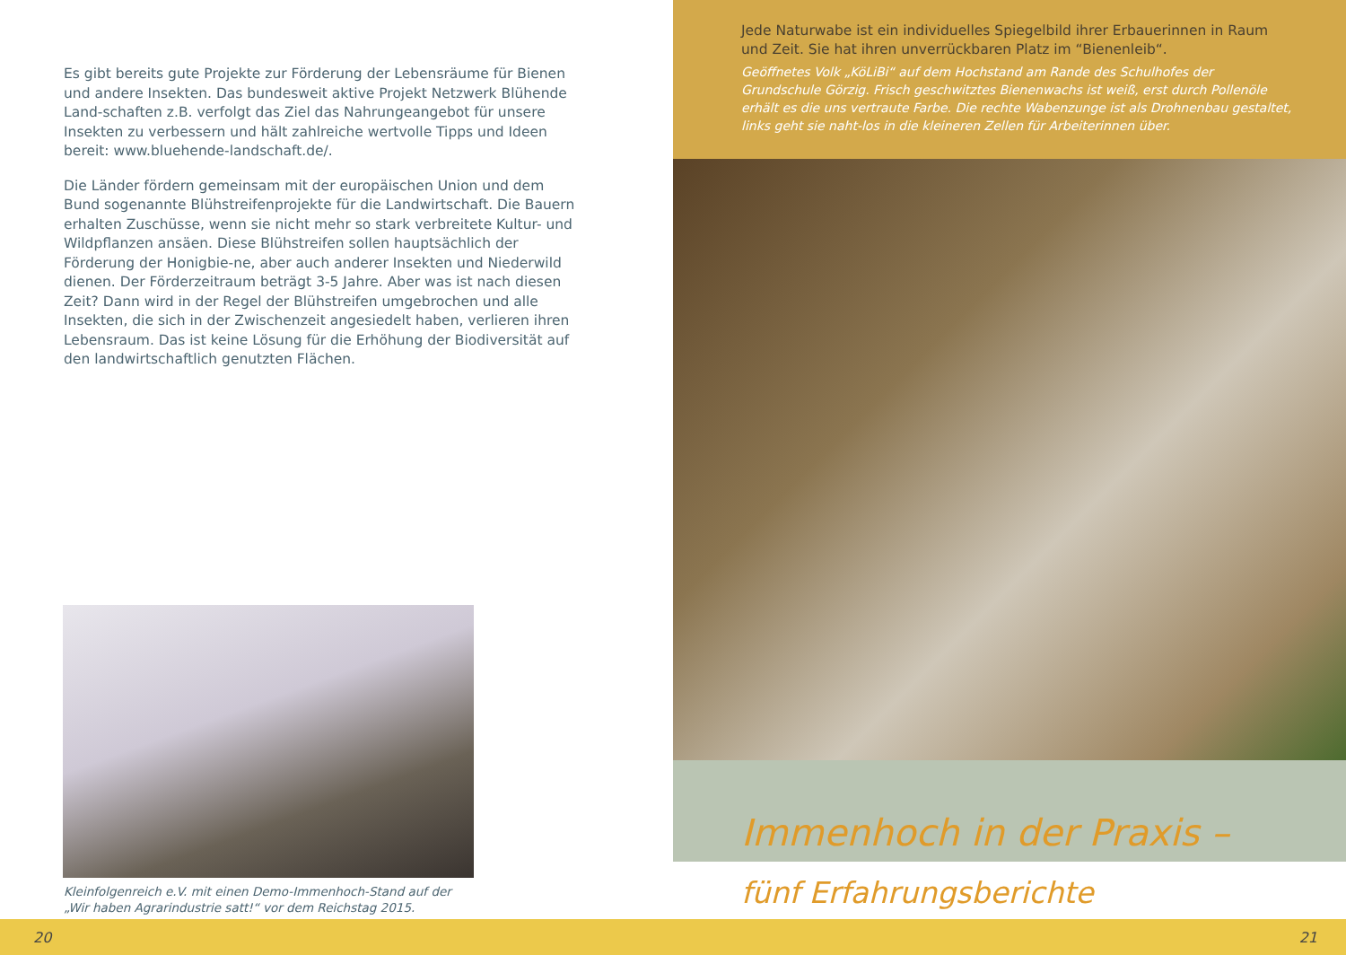Es gibt bereits gute Projekte zur Förderung der Lebensräume für Bienen und andere Insekten. Das bundesweit aktive Projekt Netzwerk Blühende Land-schaften z.B. verfolgt das Ziel das Nahrungeangebot für unsere Insekten zu verbessern und hält zahlreiche wertvolle Tipps und Ideen bereit: www.bluehende-landschaft.de/.
Die Länder fördern gemeinsam mit der europäischen Union und dem Bund sogenannte Blühstreifenprojekte für die Landwirtschaft. Die Bauern erhalten Zuschüsse, wenn sie nicht mehr so stark verbreitete Kultur- und Wildpflanzen ansäen. Diese Blühstreifen sollen hauptsächlich der Förderung der Honigbie-ne, aber auch anderer Insekten und Niederwild dienen. Der Förderzeitraum beträgt 3-5 Jahre. Aber was ist nach diesen Zeit? Dann wird in der Regel der Blühstreifen umgebrochen und alle Insekten, die sich in der Zwischenzeit angesiedelt haben, verlieren ihren Lebensraum. Das ist keine Lösung für die Erhöhung der Biodiversität auf den landwirtschaftlich genutzten Flächen.
Kleinfolgenreich e.V. mit einen Demo-Immenhoch-Stand auf der
„Wir haben Agrarindustrie satt!“ vor dem Reichstag 2015.
Jede Naturwabe ist ein individuelles Spiegelbild ihrer Erbauerinnen in Raum und Zeit. Sie hat ihren unverrückbaren Platz im “Bienenleib“.
Geöffnetes Volk „KöLiBi“ auf dem Hochstand am Rande des Schulhofes der Grundschule Görzig. Frisch geschwitztes Bienenwachs ist weiß, erst durch Pollenöle erhält es die uns vertraute Farbe. Die rechte Wabenzunge ist als Drohnenbau gestaltet, links geht sie naht-los in die kleineren Zellen für Arbeiterinnen über.
Immenhoch in der Praxis –
fünf Erfahrungsberichte
20 21